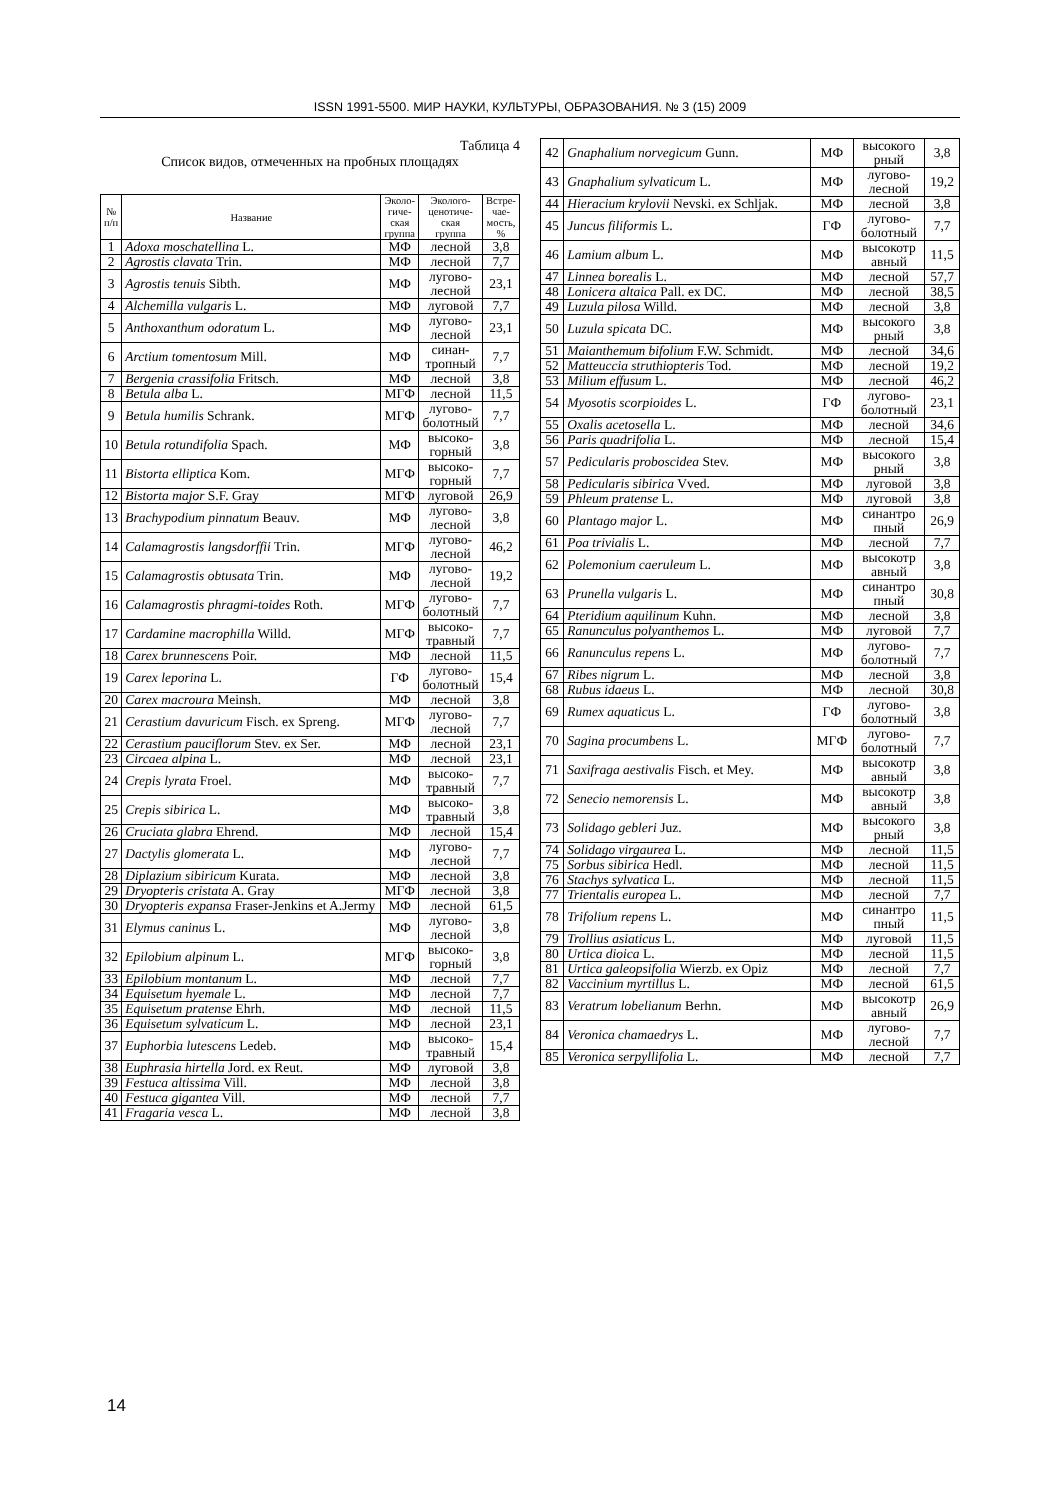ISSN 1991-5500. МИР НАУКИ, КУЛЬТУРЫ, ОБРАЗОВАНИЯ. № 3 (15) 2009
Таблица 4
Список видов, отмеченных на пробных площадях
| № п/п | Название | Эколо- гиче- ская группа | Эколого- ценотиче- ская группа | Встре- чае- мость, % |
| --- | --- | --- | --- | --- |
| 1 | Adoxa moschatellina L. | МФ | лесной | 3,8 |
| 2 | Agrostis clavata Trin. | МФ | лесной | 7,7 |
| 3 | Agrostis tenuis Sibth. | МФ | лугово- лесной | 23,1 |
| 4 | Alchemilla vulgaris L. | МФ | луговой | 7,7 |
| 5 | Anthoxanthum odoratum L. | МФ | лугово- лесной | 23,1 |
| 6 | Arctium tomentosum Mill. | МФ | синан- тропный | 7,7 |
| 7 | Bergenia crassifolia Fritsch. | МФ | лесной | 3,8 |
| 8 | Betula alba L. | МГФ | лесной | 11,5 |
| 9 | Betula humilis Schrank. | МГФ | лугово- болотный | 7,7 |
| 10 | Betula rotundifolia Spach. | МФ | высоко- горный | 3,8 |
| 11 | Bistorta elliptica Kom. | МГФ | высоко- горный | 7,7 |
| 12 | Bistorta major S.F. Gray | МГФ | луговой | 26,9 |
| 13 | Brachypodium pinnatum Beauv. | МФ | лугово- лесной | 3,8 |
| 14 | Calamagrostis langsdorffii Trin. | МГФ | лугово- лесной | 46,2 |
| 15 | Calamagrostis obtusata Trin. | МФ | лугово- лесной | 19,2 |
| 16 | Calamagrostis phragmi-toides Roth. | МГФ | лугово- болотный | 7,7 |
| 17 | Cardamine macrophilla Willd. | МГФ | высоко- травный | 7,7 |
| 18 | Carex brunnescens Poir. | МФ | лесной | 11,5 |
| 19 | Carex leporina L. | ГФ | лугово- болотный | 15,4 |
| 20 | Carex macroura Meinsh. | МФ | лесной | 3,8 |
| 21 | Cerastium davuricum Fisch. ex Spreng. | МГФ | лугово- лесной | 7,7 |
| 22 | Cerastium pauciflorum Stev. ex Ser. | МФ | лесной | 23,1 |
| 23 | Circaea alpina L. | МФ | лесной | 23,1 |
| 24 | Crepis lyrata Froel. | МФ | высоко- травный | 7,7 |
| 25 | Crepis sibirica L. | МФ | высоко- травный | 3,8 |
| 26 | Cruciata glabra Ehrend. | МФ | лесной | 15,4 |
| 27 | Dactylis glomerata L. | МФ | лугово- лесной | 7,7 |
| 28 | Diplazium sibiricum Kurata. | МФ | лесной | 3,8 |
| 29 | Dryopteris cristata A. Gray | МГФ | лесной | 3,8 |
| 30 | Dryopteris expansa Fraser-Jenkins et A.Jermy | МФ | лесной | 61,5 |
| 31 | Elymus caninus L. | МФ | лугово- лесной | 3,8 |
| 32 | Epilobium alpinum L. | МГФ | высоко- горный | 3,8 |
| 33 | Epilobium montanum L. | МФ | лесной | 7,7 |
| 34 | Equisetum hyemale L. | МФ | лесной | 7,7 |
| 35 | Equisetum pratense Ehrh. | МФ | лесной | 11,5 |
| 36 | Equisetum sylvaticum L. | МФ | лесной | 23,1 |
| 37 | Euphorbia lutescens Ledeb. | МФ | высоко- травный | 15,4 |
| 38 | Euphrasia hirtella Jord. ex Reut. | МФ | луговой | 3,8 |
| 39 | Festuca altissima Vill. | МФ | лесной | 3,8 |
| 40 | Festuca gigantea Vill. | МФ | лесной | 7,7 |
| 41 | Fragaria vesca L. | МФ | лесной | 3,8 |
| 42 | Gnaphalium norvegicum Gunn. | МФ | высокого рный | 3,8 |
| 43 | Gnaphalium sylvaticum L. | МФ | лугово- лесной | 19,2 |
| 44 | Hieracium krylovii Nevski. ex Schljak. | МФ | лесной | 3,8 |
| 45 | Juncus filiformis L. | ГФ | лугово- болотный | 7,7 |
| 46 | Lamium album L. | МФ | высокотр авный | 11,5 |
| 47 | Linnea borealis L. | МФ | лесной | 57,7 |
| 48 | Lonicera altaica Pall. ex DC. | МФ | лесной | 38,5 |
| 49 | Luzula pilosa Willd. | МФ | лесной | 3,8 |
| 50 | Luzula spicata DC. | МФ | высокого рный | 3,8 |
| 51 | Maianthemum bifolium F.W. Schmidt. | МФ | лесной | 34,6 |
| 52 | Matteuccia struthiopteris Tod. | МФ | лесной | 19,2 |
| 53 | Milium effusum L. | МФ | лесной | 46,2 |
| 54 | Myosotis scorpioides L. | ГФ | лугово- болотный | 23,1 |
| 55 | Oxalis acetosella L. | МФ | лесной | 34,6 |
| 56 | Paris quadrifolia L. | МФ | лесной | 15,4 |
| 57 | Pedicularis proboscidea Stev. | МФ | высокого рный | 3,8 |
| 58 | Pedicularis sibirica Vved. | МФ | луговой | 3,8 |
| 59 | Phleum pratense L. | МФ | луговой | 3,8 |
| 60 | Plantago major L. | МФ | синантро пный | 26,9 |
| 61 | Poa trivialis L. | МФ | лесной | 7,7 |
| 62 | Polemonium caeruleum L. | МФ | высокотр авный | 3,8 |
| 63 | Prunella vulgaris L. | МФ | синантро пный | 30,8 |
| 64 | Pteridium aquilinum Kuhn. | МФ | лесной | 3,8 |
| 65 | Ranunculus polyanthemos L. | МФ | луговой | 7,7 |
| 66 | Ranunculus repens L. | МФ | лугово- болотный | 7,7 |
| 67 | Ribes nigrum L. | МФ | лесной | 3,8 |
| 68 | Rubus idaeus L. | МФ | лесной | 30,8 |
| 69 | Rumex aquaticus L. | ГФ | лугово- болотный | 3,8 |
| 70 | Sagina procumbens L. | МГФ | лугово- болотный | 7,7 |
| 71 | Saxifraga aestivalis Fisch. et Mey. | МФ | высокотр авный | 3,8 |
| 72 | Senecio nemorensis L. | МФ | высокотр авный | 3,8 |
| 73 | Solidago gebleri Juz. | МФ | высокого рный | 3,8 |
| 74 | Solidago virgaurea L. | МФ | лесной | 11,5 |
| 75 | Sorbus sibirica Hedl. | МФ | лесной | 11,5 |
| 76 | Stachys sylvatica L. | МФ | лесной | 11,5 |
| 77 | Trientalis europea L. | МФ | лесной | 7,7 |
| 78 | Trifolium repens L. | МФ | синантро пный | 11,5 |
| 79 | Trollius asiaticus L. | МФ | луговой | 11,5 |
| 80 | Urtica dioica L. | МФ | лесной | 11,5 |
| 81 | Urtica galeopsifolia Wierzb. ex Opiz | МФ | лесной | 7,7 |
| 82 | Vaccinium myrtillus L. | МФ | лесной | 61,5 |
| 83 | Veratrum lobelianum Berhn. | МФ | высокотр авный | 26,9 |
| 84 | Veronica chamaedrys L. | МФ | лугово- лесной | 7,7 |
| 85 | Veronica serpyllifolia L. | МФ | лесной | 7,7 |
14